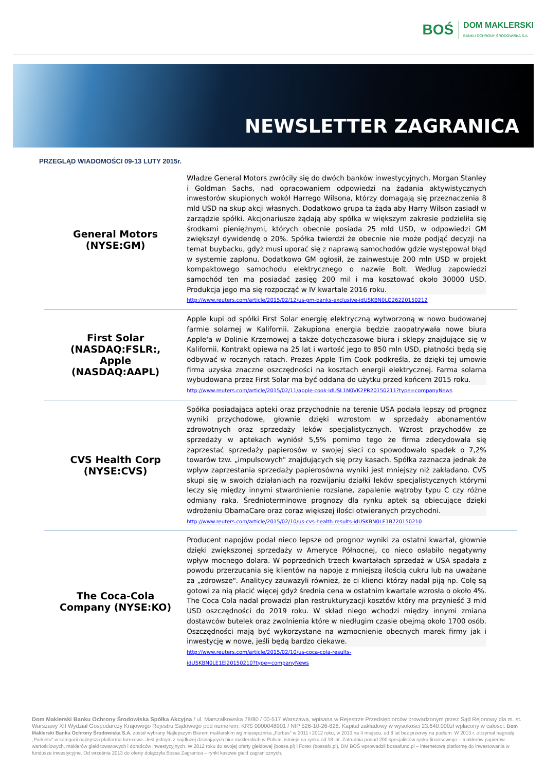BOŚ
DOM MAKLERSKI
BANKU OCHRONY ŚRODOWISKA S.A.
NEWSLETTER ZAGRANICA
PRZEGLĄD WIADOMOŚCI 09-13 LUTY 2015r.
| General Motors (NYSE:GM) | Władze General Motors zwróciły się do dwóch banków inwestycyjnych, Morgan Stanley i Goldman Sachs, nad opracowaniem odpowiedzi na żądania aktywistycznych inwestorów skupionych wokół Harrego Wilsona, którzy domagają się przeznaczenia 8 mld USD na skup akcji własnych. Dodatkowo grupa ta żąda aby Harry Wilson zasiadł w zarządzie spółki. Akcjonariusze żądają aby spółka w większym zakresie podzieliła się środkami pieniężnymi, których obecnie posiada 25 mld USD, w odpowiedzi GM zwiększył dywidendę o 20%. Spółka twierdzi że obecnie nie może podjąć decyzji na temat buybacku, gdyż musi uporać się z naprawą samochodów gdzie występował błąd w systemie zapłonu. Dodatkowo GM ogłosił, że zainwestuje 200 mln USD w projekt kompaktowego samochodu elektrycznego o nazwie Bolt. Według zapowiedzi samochód ten ma posiadać zasięg 200 mil i ma kosztować około 30000 USD. Produkcja jego ma się rozpocząć w IV kwartale 2016 roku. http://www.reuters.com/article/2015/02/12/us-gm-banks-exclusive-idUSKBN0LG26220150212 |
| First Solar (NASDAQ:FSLR:, Apple (NASDAQ:AAPL) | Apple kupi od spółki First Solar energię elektryczną wytworzoną w nowo budowanej farmie solarnej w Kalifornii. Zakupiona energia będzie zaopatrywała nowe biura Apple'a w Dolinie Krzemowej a także dotychczasowe biura i sklepy znajdujące się w Kalifornii. Kontrakt opiewa na 25 lat i wartość jego to 850 mln USD, płatności będą się odbywać w rocznych ratach. Prezes Apple Tim Cook podkreśla, że dzięki tej umowie firma uzyska znaczne oszczędności na kosztach energii elektrycznej. Farma solarna wybudowana przez First Solar ma być oddana do użytku przed końcem 2015 roku. http://www.reuters.com/article/2015/02/11/apple-cook-idUSL1N0VK2PR20150211?type=companyNews |
| CVS Health Corp (NYSE:CVS) | Spółka posiadająca apteki oraz przychodnie na terenie USA podała lepszy od prognoz wyniki przychodowe, głownie dzięki wzrostom w sprzedaży abonamentów zdrowotnych oraz sprzedaży leków specjalistycznych. Wzrost przychodów ze sprzedaży w aptekach wyniósł 5,5% pomimo tego że firma zdecydowała się zaprzestać sprzedaży papierosów w swojej sieci co spowodowało spadek o 7,2% towarów tzw. „impulsowych" znajdujących się przy kasach. Spółka zaznacza jednak że wpływ zaprzestania sprzedaży papierosówna wyniki jest mniejszy niż zakładano. CVS skupi się w swoich działaniach na rozwijaniu działki leków specjalistycznych którymi leczy się między innymi stwardnienie rozsiane, zapalenie wątroby typu C czy różne odmiany raka. Średnioterminowe prognozy dla rynku aptek są obiecujące dzięki wdrożeniu ObamaCare oraz coraz większej ilości otwieranych przychodni. http://www.reuters.com/article/2015/02/10/us-cvs-health-results-idUSKBN0LE1B720150210 |
| The Coca-Cola Company (NYSE:KO) | Producent napojów podał nieco lepsze od prognoz wyniki za ostatni kwartał, głownie dzięki zwiększonej sprzedaży w Ameryce Północnej, co nieco osłabiło negatywny wpływ mocnego dolara. W poprzednich trzech kwartałach sprzedaż w USA spadała z powodu przerzucania się klientów na napoje z mniejszą ilością cukru lub na uważane za „zdrowsze". Analitycy zauważyli również, że ci klienci którzy nadal piją np. Colę są gotowi za nią płacić więcej gdyż średnia cena w ostatnim kwartale wzrosła o około 4%. The Coca Cola nadal prowadzi plan restrukturyzacji kosztów który ma przynieść 3 mld USD oszczędności do 2019 roku. W skład niego wchodzi między innymi zmiana dostawców butelek oraz zwolnienia które w niedługim czasie obejmą około 1700 osób. Oszczędności mają być wykorzystane na wzmocnienie obecnych marek firmy jak i inwestycję w nowe, jeśli będą bardzo ciekawe. http://www.reuters.com/article/2015/02/10/us-coca-cola-results- idUSKBN0LE1EJ20150210?type=companyNews |
Dom Maklerski Banku Ochrony Środowiska Spółka Akcyjna / ul. Marszałkowska 78/80 / 00-517 Warszawa, wpisana w Rejestrze Przedsiębiorców prowadzonym przez Sąd Rejonowy dla m. st. Warszawy XII Wydział Gospodarczy Krajowego Rejestru Sądowego pod numerem: KRS 0000048901 / NIP 526-10-26-828. Kapitał zakładowy w wysokości 23.640.000zł wpłacony w całości. Dom Maklerski Banku Ochrony Środowiska S.A. został wybrany Najlepszym Biurem maklerskim wg miesięcznika „Forbes" w 2011 i 2012 roku, w 2013 na II miejscu, od 8 lat bez przerwy na podium. W 2013 r. otrzymał nagrodę „Parkietu" w kategorii najlepsza platforma forexowa. Jest jednym z najdłużej działających biur maklerskich w Polsce, istnieje na rynku od 18 lat. Zatrudnia ponad 200 specjalistów rynku finansowego – maklerów papierów wartościowych, maklerów giełd towarowych i doradców inwestycyjnych. W 2012 roku do swojej oferty giełdowej (bossa.pl) i Forex (bossafx.pl), DM BOŚ wprowadził bossafund.pl – internetową platformę do inwestowania w fundusze inwestycyjne. Od września 2013 do oferty dołączyła Bossa Zagranica – rynki kasowe giełd zagranicznych.